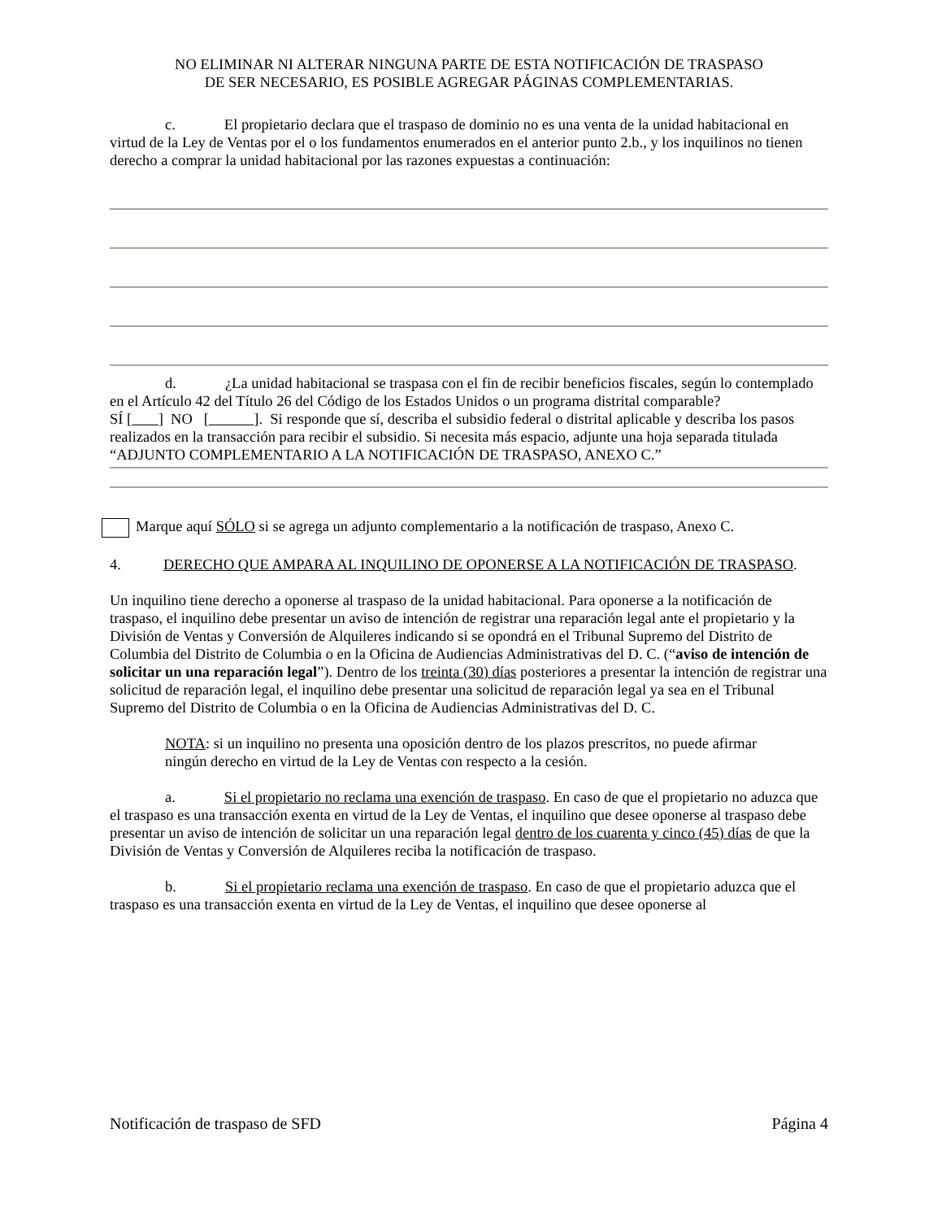NO ELIMINAR NI ALTERAR NINGUNA PARTE DE ESTA NOTIFICACIÓN DE TRASPASO
DE SER NECESARIO, ES POSIBLE AGREGAR PÁGINAS COMPLEMENTARIAS.
c. El propietario declara que el traspaso de dominio no es una venta de la unidad habitacional en virtud de la Ley de Ventas por el o los fundamentos enumerados en el anterior punto 2.b., y los inquilinos no tienen derecho a comprar la unidad habitacional por las razones expuestas a continuación:
d. ¿La unidad habitacional se traspasa con el fin de recibir beneficios fiscales, según lo contemplado en el Artículo 42 del Título 26 del Código de los Estados Unidos o un programa distrital comparable?
SÍ [ ] NO [ ]. Si responde que sí, describa el subsidio federal o distrital aplicable y describa los pasos realizados en la transacción para recibir el subsidio. Si necesita más espacio, adjunte una hoja separada titulada “ADJUNTO COMPLEMENTARIO A LA NOTIFICACIÓN DE TRASPASO, ANEXO C.”
Marque aquí SÓLO si se agrega un adjunto complementario a la notificación de traspaso, Anexo C.
4. DERECHO QUE AMPARA AL INQUILINO DE OPONERSE A LA NOTIFICACIÓN DE TRASPASO.
Un inquilino tiene derecho a oponerse al traspaso de la unidad habitacional. Para oponerse a la notificación de traspaso, el inquilino debe presentar un aviso de intención de registrar una reparación legal ante el propietario y la División de Ventas y Conversión de Alquileres indicando si se opondrá en el Tribunal Supremo del Distrito de Columbia del Distrito de Columbia o en la Oficina de Audiencias Administrativas del D. C. (“aviso de intención de solicitar un una reparación legal”). Dentro de los treinta (30) días posteriores a presentar la intención de registrar una solicitud de reparación legal, el inquilino debe presentar una solicitud de reparación legal ya sea en el Tribunal Supremo del Distrito de Columbia o en la Oficina de Audiencias Administrativas del D. C.
NOTA: si un inquilino no presenta una oposición dentro de los plazos prescritos, no puede afirmar ningún derecho en virtud de la Ley de Ventas con respecto a la cesión.
a. Si el propietario no reclama una exención de traspaso. En caso de que el propietario no aduzca que el traspaso es una transacción exenta en virtud de la Ley de Ventas, el inquilino que desee oponerse al traspaso debe presentar un aviso de intención de solicitar un una reparación legal dentro de los cuarenta y cinco (45) días de que la División de Ventas y Conversión de Alquileres reciba la notificación de traspaso.
b. Si el propietario reclama una exención de traspaso. En caso de que el propietario aduzca que el traspaso es una transacción exenta en virtud de la Ley de Ventas, el inquilino que desee oponerse al
Notificación de traspaso de SFD Página 4